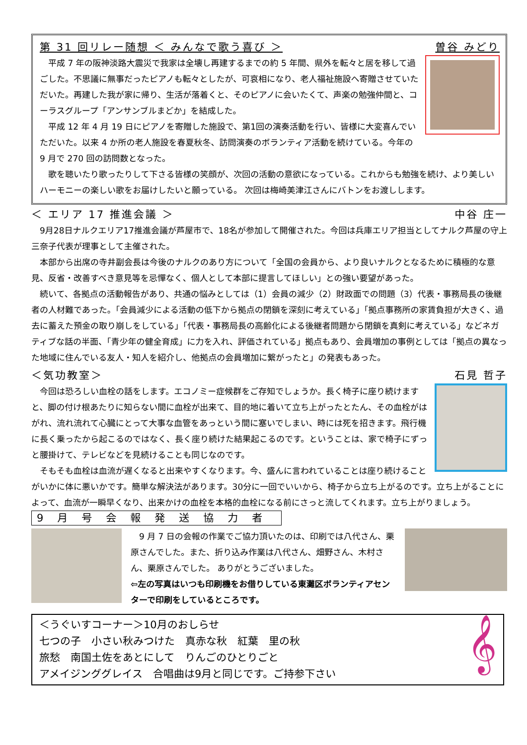第 31 回リレー随想 ＜ みんなで歌う喜び ＞ 曽谷 みどり
平成 7 年の阪神淡路大震災で我家は全壊し再建するまでの約 5 年間、県外を転々と居を移して過ごした。不思議に無事だったピアノも転々としたが、可哀相になり、老人福祉施設へ寄贈させていただいた。再建した我が家に帰り、生活が落着くと、そのピアノに会いたくて、声楽の勉強仲間と、コーラスグループ「アンサンブルまどか」を結成した。
平成 12 年 4 月 19 日にピアノを寄贈した施設で、第1回の演奏活動を行い、皆様に大変喜んでいただいた。以来 4 か所の老人施設を春夏秋冬、訪問演奏のボランティア活動を続けている。今年の 9 月で 270 回の訪問数となった。
歌を聴いたり歌ったりして下さる皆様の笑顔が、次回の活動の意欲になっている。これからも勉強を続け、より美しいハーモニーの楽しい歌をお届けしたいと願っている。 次回は梅崎美津江さんにバトンをお渡しします。
＜ エリア 17 推進会議 ＞ 中谷 庄一
9月28日ナルクエリア17推進会議が芦屋市で、18名が参加して開催された。今回は兵庫エリア担当としてナルク芦屋の守上三奈子代表が理事として主催された。
本部から出席の寺井副会長は今後のナルクのあり方について「全国の会員から、より良いナルクとなるために積極的な意見、反省・改善すべき意見等を忌憚なく、個人として本部に提言してほしい」との強い要望があった。
続いて、各拠点の活動報告があり、共通の悩みとしては（1）会員の減少（2）財政面での問題（3）代表・事務局長の後継者の人材難であった。「会員減少による活動の低下から拠点の閉鎖を深刻に考えている」「拠点事務所の家賃負担が大きく、過去に蓄えた預金の取り崩しをしている」「代表・事務局長の高齢化による後継者問題から閉鎖を真剣に考えている」などネガティブな話の半面、「青少年の健全育成」に力を入れ、評価されている」拠点もあり、会員増加の事例としては「拠点の異なった地域に住んでいる友人・知人を紹介し、他拠点の会員増加に繋がったと」の発表もあった。
＜気功教室＞ 石見 哲子
今回は恐ろしい血栓の話をします。エコノミー症候群をご存知でしょうか。長く椅子に座り続けますと、脚の付け根あたりに知らない間に血栓が出来て、目的地に着いて立ち上がったとたん、その血栓がはがれ、流れ流れて心臓にとって大事な血管をあっという間に塞いでしまい、時には死を招きます。飛行機に長く乗ったから起こるのではなく、長く座り続けた結果起こるのです。ということは、家で椅子にずっと腰掛けて、テレビなどを見続けることも同じなのです。
そもそも血栓は血流が遅くなると出来やすくなります。今、盛んに言われていることは座り続けることがいかに体に悪いかです。簡単な解決法があります。30分に一回でいいから、椅子から立ち上がるのです。立ち上がることによって、血流が一瞬早くなり、出来かけの血栓を本格的血栓になる前にさっと流してくれます。立ち上がりましょう。
9月号会報発送協力者
9 月 7 日の会報の作業でご協力頂いたのは、印刷では八代さん、栗原さんでした。また、折り込み作業は八代さん、畑野さん、木村さん、栗原さんでした。 ありがとうございました。
⇦左の写真はいつも印刷機をお借りしている東灘区ボランティアセンターで印刷をしているところです。
＜うぐいすコーナー＞10月のおしらせ
七つの子　小さい秋みつけた　真赤な秋　紅葉　里の秋
旅愁　南国土佐をあとにして　りんごのひとりごと
アメイジンググレイス　合唱曲は9月と同じです。ご持参下さい
𝄞